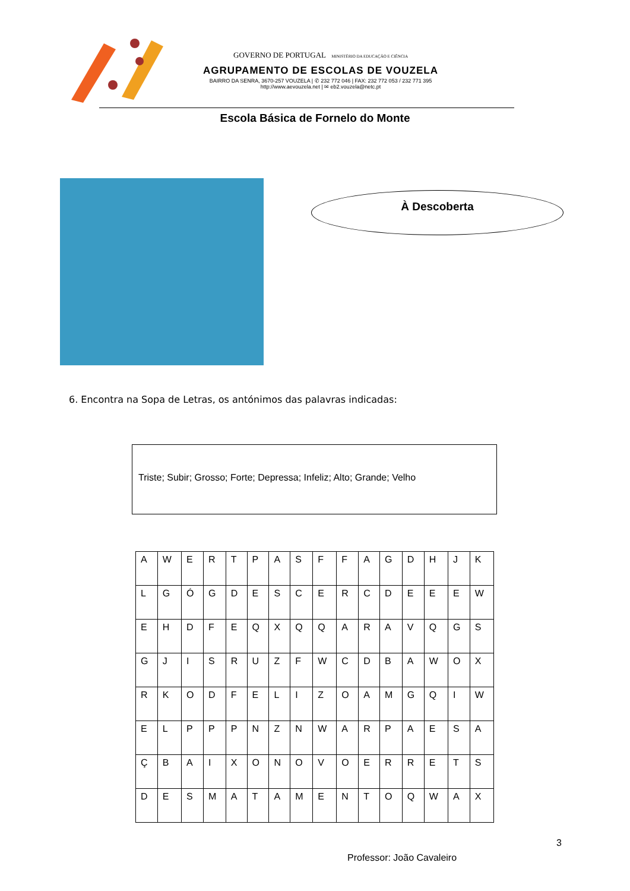GOVERNO DE PORTUGAL MINISTÉRIO DA EDUCAÇÃO E CIÊNCIA
AGRUPAMENTO DE ESCOLAS DE VOUZELA
BAIRRO DA SENRA, 3670-257 VOUZELA | ✆ 232 772 046 | FAX: 232 772 053 / 232 771 395
http://www.aevouzela.net | ✉ eb2.vouzela@netc.pt
Escola Básica de Fornelo do Monte
À Descoberta
6. Encontra na Sopa de Letras, os antónimos das palavras indicadas:
Triste; Subir; Grosso; Forte; Depressa; Infeliz; Alto; Grande; Velho
| A | W | E | R | T | P | A | S | F | F | A | G | D | H | J | K |
| L | G | Ó | G | D | E | S | C | E | R | C | D | E | E | E | W |
| E | H | D | F | E | Q | X | Q | Q | A | R | A | V | Q | G | S |
| G | J | I | S | R | U | Z | F | W | C | D | B | A | W | O | X |
| R | K | O | D | F | E | L | I | Z | O | A | M | G | Q | I | W |
| E | L | P | P | P | N | Z | N | W | A | R | P | A | E | S | A |
| Ç | B | A | I | X | O | N | O | V | O | E | R | R | E | T | S |
| D | E | S | M | A | T | A | M | E | N | T | O | Q | W | A | X |
3
Professor: João Cavaleiro